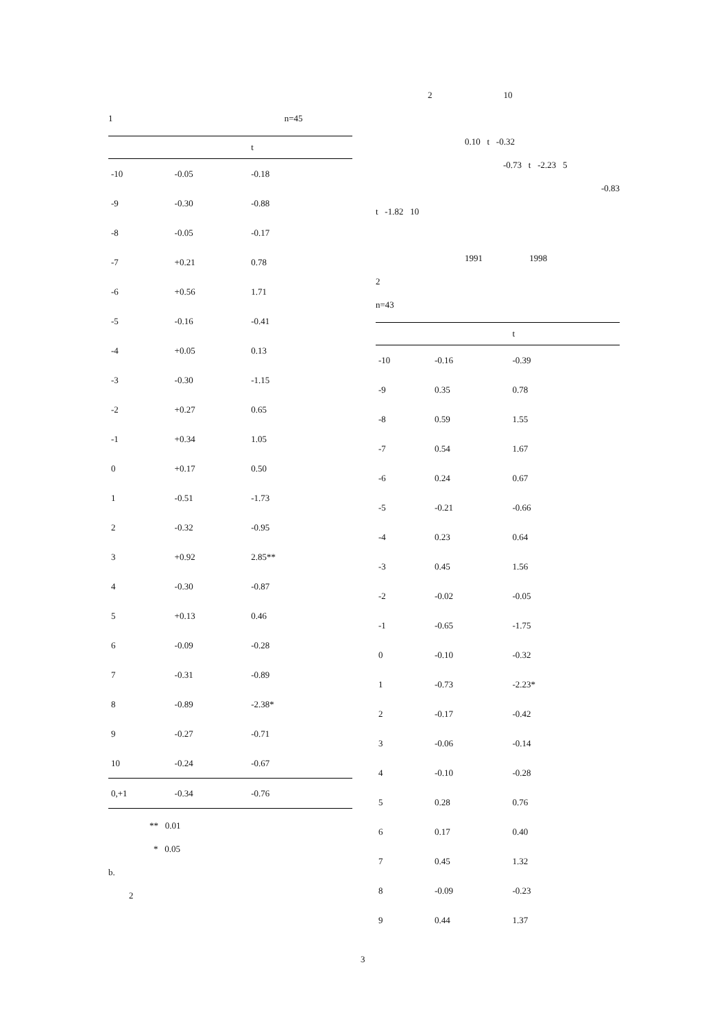1 n=45
| | | t | |
| --- | --- | --- | --- |
| -10 | -0.05 | -0.18 | |
| -9 | -0.30 | -0.88 | |
| -8 | -0.05 | -0.17 | |
| -7 | +0.21 | 0.78 | |
| -6 | +0.56 | 1.71 | |
| -5 | -0.16 | -0.41 | |
| -4 | +0.05 | 0.13 | |
| -3 | -0.30 | -1.15 | |
| -2 | +0.27 | 0.65 | |
| -1 | +0.34 | 1.05 | |
| 0 | +0.17 | 0.50 | |
| 1 | -0.51 | -1.73 | |
| 2 | -0.32 | -0.95 | |
| 3 | +0.92 | 2.85** | |
| 4 | -0.30 | -0.87 | |
| 5 | +0.13 | 0.46 | |
| 6 | -0.09 | -0.28 | |
| 7 | -0.31 | -0.89 | |
| 8 | -0.89 | -2.38* | |
| 9 | -0.27 | -0.71 | |
| 10 | -0.24 | -0.67 | |
| 0,+1 | -0.34 | -0.76 | |
** 0.01
* 0.05
b.
2
2 10
0.10 t -0.32
-0.73 t -2.23 5
-0.83
t -1.82 10
1991 1998
2
n=43
| | | t | |
| --- | --- | --- | --- |
| -10 | -0.16 | -0.39 | |
| -9 | 0.35 | 0.78 | |
| -8 | 0.59 | 1.55 | |
| -7 | 0.54 | 1.67 | |
| -6 | 0.24 | 0.67 | |
| -5 | -0.21 | -0.66 | |
| -4 | 0.23 | 0.64 | |
| -3 | 0.45 | 1.56 | |
| -2 | -0.02 | -0.05 | |
| -1 | -0.65 | -1.75 | |
| 0 | -0.10 | -0.32 | |
| 1 | -0.73 | -2.23* | |
| 2 | -0.17 | -0.42 | |
| 3 | -0.06 | -0.14 | |
| 4 | -0.10 | -0.28 | |
| 5 | 0.28 | 0.76 | |
| 6 | 0.17 | 0.40 | |
| 7 | 0.45 | 1.32 | |
| 8 | -0.09 | -0.23 | |
| 9 | 0.44 | 1.37 | |
3